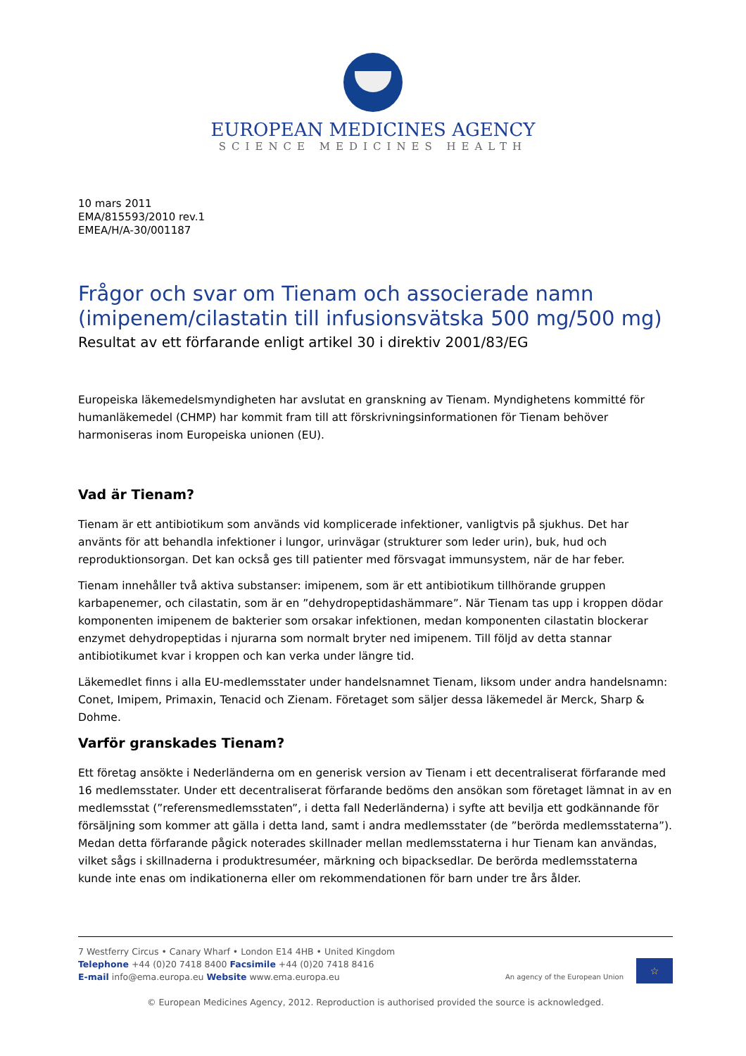EUROPEAN MEDICINES AGENCY
SCIENCE MEDICINES HEALTH
10 mars 2011
EMA/815593/2010 rev.1
EMEA/H/A-30/001187
Frågor och svar om Tienam och associerade namn (imipenem/cilastatin till infusionsvätska 500 mg/500 mg)
Resultat av ett förfarande enligt artikel 30 i direktiv 2001/83/EG
Europeiska läkemedelsmyndigheten har avslutat en granskning av Tienam. Myndighetens kommitté för humanläkemedel (CHMP) har kommit fram till att förskrivningsinformationen för Tienam behöver harmoniseras inom Europeiska unionen (EU).
Vad är Tienam?
Tienam är ett antibiotikum som används vid komplicerade infektioner, vanligtvis på sjukhus. Det har använts för att behandla infektioner i lungor, urinvägar (strukturer som leder urin), buk, hud och reproduktionsorgan. Det kan också ges till patienter med försvagat immunsystem, när de har feber.
Tienam innehåller två aktiva substanser: imipenem, som är ett antibiotikum tillhörande gruppen karbapenemer, och cilastatin, som är en ”dehydropeptidashämmare”. När Tienam tas upp i kroppen dödar komponenten imipenem de bakterier som orsakar infektionen, medan komponenten cilastatin blockerar enzymet dehydropeptidas i njurarna som normalt bryter ned imipenem. Till följd av detta stannar antibiotikumet kvar i kroppen och kan verka under längre tid.
Läkemedlet finns i alla EU-medlemsstater under handelsnamnet Tienam, liksom under andra handelsnamn: Conet, Imipem, Primaxin, Tenacid och Zienam. Företaget som säljer dessa läkemedel är Merck, Sharp & Dohme.
Varför granskades Tienam?
Ett företag ansökte i Nederländerna om en generisk version av Tienam i ett decentraliserat förfarande med 16 medlemsstater. Under ett decentraliserat förfarande bedöms den ansökan som företaget lämnat in av en medlemsstat (”referensmedlemsstaten”, i detta fall Nederländerna) i syfte att bevilja ett godkännande för försäljning som kommer att gälla i detta land, samt i andra medlemsstater (de ”berörda medlemsstaterna”). Medan detta förfarande pågick noterades skillnader mellan medlemsstaterna i hur Tienam kan användas, vilket sågs i skillnaderna i produktresuméer, märkning och bipacksedlar. De berörda medlemsstaterna kunde inte enas om indikationerna eller om rekommendationen för barn under tre års ålder.
7 Westferry Circus • Canary Wharf • London E14 4HB • United Kingdom
Telephone +44 (0)20 7418 8400 Facsimile +44 (0)20 7418 8416
E-mail info@ema.europa.eu Website www.ema.europa.eu
An agency of the European Union
☆
© European Medicines Agency, 2012. Reproduction is authorised provided the source is acknowledged.